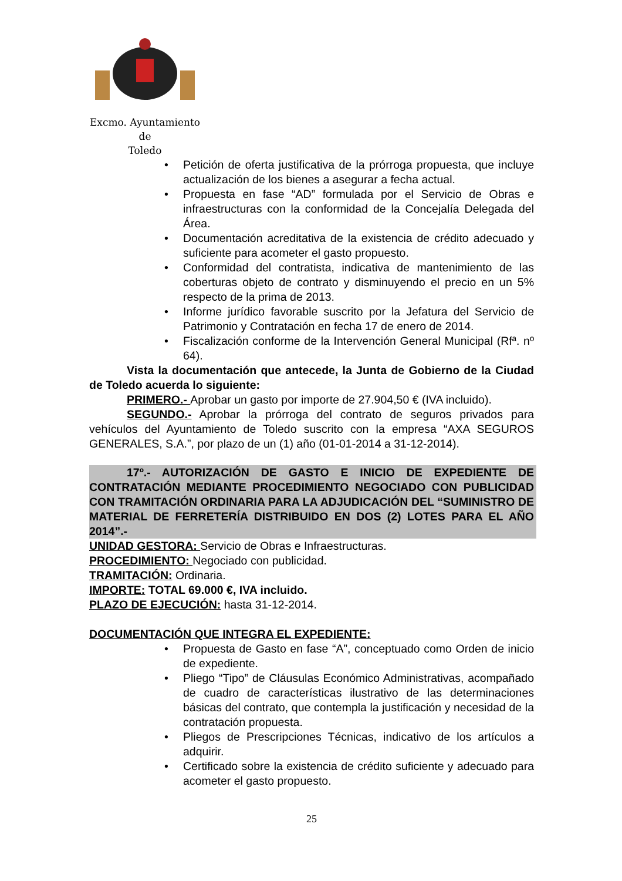Excmo. Ayuntamiento
de
Toledo
• Petición de oferta justificativa de la prórroga propuesta, que incluye actualización de los bienes a asegurar a fecha actual.
• Propuesta en fase “AD” formulada por el Servicio de Obras e infraestructuras con la conformidad de la Concejalía Delegada del Área.
• Documentación acreditativa de la existencia de crédito adecuado y suficiente para acometer el gasto propuesto.
• Conformidad del contratista, indicativa de mantenimiento de las coberturas objeto de contrato y disminuyendo el precio en un 5% respecto de la prima de 2013.
• Informe jurídico favorable suscrito por la Jefatura del Servicio de Patrimonio y Contratación en fecha 17 de enero de 2014.
• Fiscalización conforme de la Intervención General Municipal (Rfª. nº 64).
Vista la documentación que antecede, la Junta de Gobierno de la Ciudad de Toledo acuerda lo siguiente:
PRIMERO.- Aprobar un gasto por importe de 27.904,50 € (IVA incluido).
SEGUNDO.- Aprobar la prórroga del contrato de seguros privados para vehículos del Ayuntamiento de Toledo suscrito con la empresa “AXA SEGUROS GENERALES, S.A.”, por plazo de un (1) año (01-01-2014 a 31-12-2014).
17º.- AUTORIZACIÓN DE GASTO E INICIO DE EXPEDIENTE DE CONTRATACIÓN MEDIANTE PROCEDIMIENTO NEGOCIADO CON PUBLICIDAD CON TRAMITACIÓN ORDINARIA PARA LA ADJUDICACIÓN DEL “SUMINISTRO DE MATERIAL DE FERRETERÍA DISTRIBUIDO EN DOS (2) LOTES PARA EL AÑO 2014”.-
UNIDAD GESTORA: Servicio de Obras e Infraestructuras.
PROCEDIMIENTO: Negociado con publicidad.
TRAMITACIÓN: Ordinaria.
IMPORTE: TOTAL 69.000 €, IVA incluido.
PLAZO DE EJECUCIÓN: hasta 31-12-2014.
DOCUMENTACIÓN QUE INTEGRA EL EXPEDIENTE:
• Propuesta de Gasto en fase “A”, conceptuado como Orden de inicio de expediente.
• Pliego “Tipo” de Cláusulas Económico Administrativas, acompañado de cuadro de características ilustrativo de las determinaciones básicas del contrato, que contempla la justificación y necesidad de la contratación propuesta.
• Pliegos de Prescripciones Técnicas, indicativo de los artículos a adquirir.
• Certificado sobre la existencia de crédito suficiente y adecuado para acometer el gasto propuesto.
25